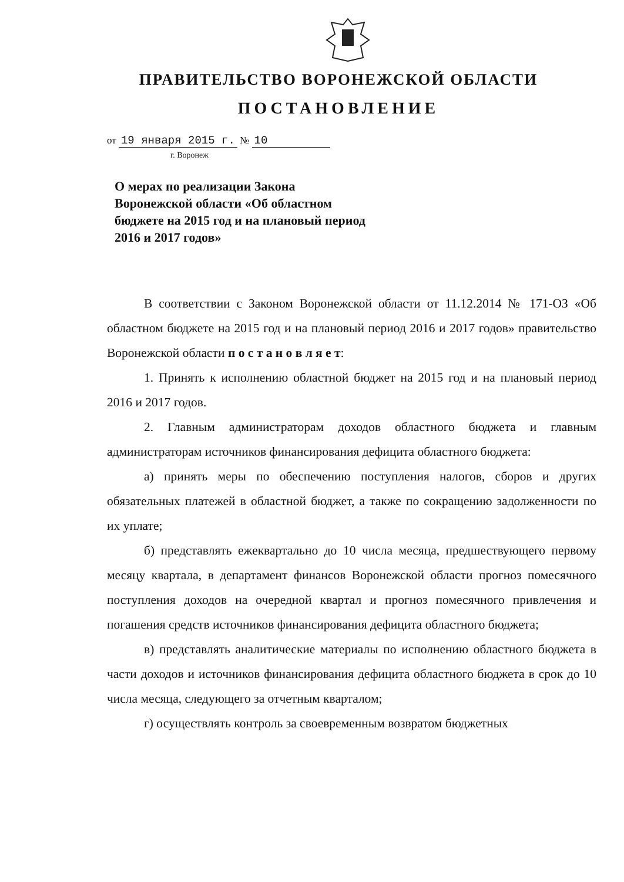ПРАВИТЕЛЬСТВО ВОРОНЕЖСКОЙ ОБЛАСТИ
ПОСТАНОВЛЕНИЕ
от 19 января 2015 г. № 10
г. Воронеж
О мерах по реализации Закона Воронежской области «Об областном бюджете на 2015 год и на плановый период 2016 и 2017 годов»
В соответствии с Законом Воронежской области от 11.12.2014 № 171-ОЗ «Об областном бюджете на 2015 год и на плановый период 2016 и 2017 годов» правительство Воронежской области п о с т а н о в л я е т:
1. Принять к исполнению областной бюджет на 2015 год и на плановый период 2016 и 2017 годов.
2. Главным администраторам доходов областного бюджета и главным администраторам источников финансирования дефицита областного бюджета:
а) принять меры по обеспечению поступления налогов, сборов и других обязательных платежей в областной бюджет, а также по сокращению задолженности по их уплате;
б) представлять ежеквартально до 10 числа месяца, предшествующего первому месяцу квартала, в департамент финансов Воронежской области прогноз помесячного поступления доходов на очередной квартал и прогноз помесячного привлечения и погашения средств источников финансирования дефицита областного бюджета;
в) представлять аналитические материалы по исполнению областного бюджета в части доходов и источников финансирования дефицита областного бюджета в срок до 10 числа месяца, следующего за отчетным кварталом;
г) осуществлять контроль за своевременным возвратом бюджетных